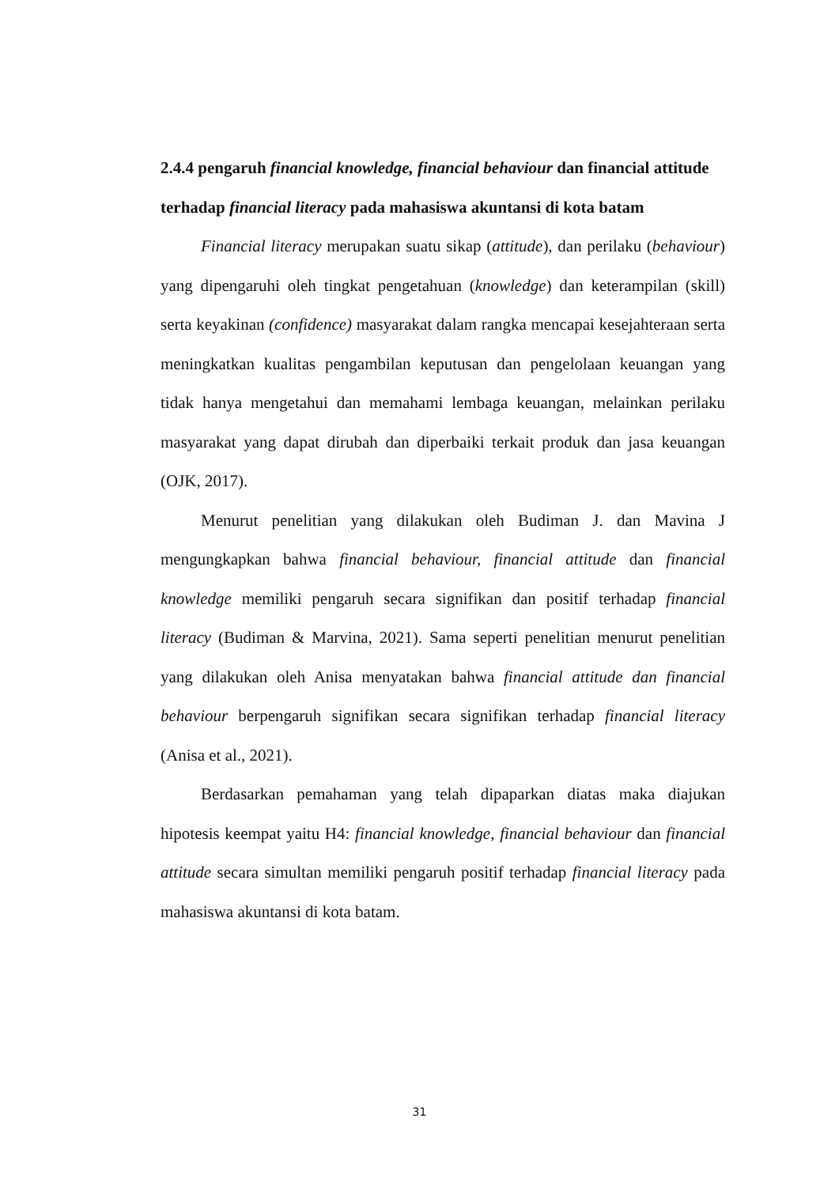2.4.4 pengaruh financial knowledge, financial behaviour dan financial attitude terhadap financial literacy pada mahasiswa akuntansi di kota batam
Financial literacy merupakan suatu sikap (attitude), dan perilaku (behaviour) yang dipengaruhi oleh tingkat pengetahuan (knowledge) dan keterampilan (skill) serta keyakinan (confidence) masyarakat dalam rangka mencapai kesejahteraan serta meningkatkan kualitas pengambilan keputusan dan pengelolaan keuangan yang tidak hanya mengetahui dan memahami lembaga keuangan, melainkan perilaku masyarakat yang dapat dirubah dan diperbaiki terkait produk dan jasa keuangan (OJK, 2017).
Menurut penelitian yang dilakukan oleh Budiman J. dan Mavina J mengungkapkan bahwa financial behaviour, financial attitude dan financial knowledge memiliki pengaruh secara signifikan dan positif terhadap financial literacy (Budiman & Marvina, 2021). Sama seperti penelitian menurut penelitian yang dilakukan oleh Anisa menyatakan bahwa financial attitude dan financial behaviour berpengaruh signifikan secara signifikan terhadap financial literacy (Anisa et al., 2021).
Berdasarkan pemahaman yang telah dipaparkan diatas maka diajukan hipotesis keempat yaitu H4: financial knowledge, financial behaviour dan financial attitude secara simultan memiliki pengaruh positif terhadap financial literacy pada mahasiswa akuntansi di kota batam.
31